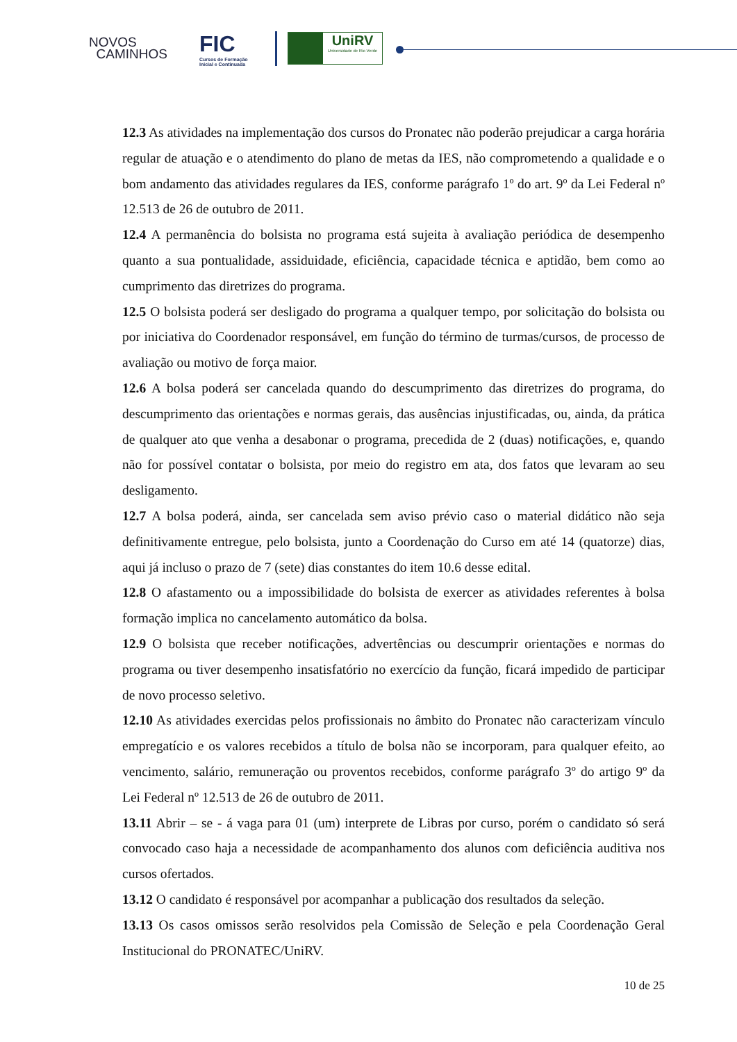NOVOS
CAMINHOS
FIC
Cursos de Formação
Inicial e Continuada
UniRV
Universidade de Rio Verde
12.3 As atividades na implementação dos cursos do Pronatec não poderão prejudicar a carga horária regular de atuação e o atendimento do plano de metas da IES, não comprometendo a qualidade e o bom andamento das atividades regulares da IES, conforme parágrafo 1º do art. 9º da Lei Federal nº 12.513 de 26 de outubro de 2011.
12.4 A permanência do bolsista no programa está sujeita à avaliação periódica de desempenho quanto a sua pontualidade, assiduidade, eficiência, capacidade técnica e aptidão, bem como ao cumprimento das diretrizes do programa.
12.5 O bolsista poderá ser desligado do programa a qualquer tempo, por solicitação do bolsista ou por iniciativa do Coordenador responsável, em função do término de turmas/cursos, de processo de avaliação ou motivo de força maior.
12.6 A bolsa poderá ser cancelada quando do descumprimento das diretrizes do programa, do descumprimento das orientações e normas gerais, das ausências injustificadas, ou, ainda, da prática de qualquer ato que venha a desabonar o programa, precedida de 2 (duas) notificações, e, quando não for possível contatar o bolsista, por meio do registro em ata, dos fatos que levaram ao seu desligamento.
12.7 A bolsa poderá, ainda, ser cancelada sem aviso prévio caso o material didático não seja definitivamente entregue, pelo bolsista, junto a Coordenação do Curso em até 14 (quatorze) dias, aqui já incluso o prazo de 7 (sete) dias constantes do item 10.6 desse edital.
12.8 O afastamento ou a impossibilidade do bolsista de exercer as atividades referentes à bolsa formação implica no cancelamento automático da bolsa.
12.9 O bolsista que receber notificações, advertências ou descumprir orientações e normas do programa ou tiver desempenho insatisfatório no exercício da função, ficará impedido de participar de novo processo seletivo.
12.10 As atividades exercidas pelos profissionais no âmbito do Pronatec não caracterizam vínculo empregatício e os valores recebidos a título de bolsa não se incorporam, para qualquer efeito, ao vencimento, salário, remuneração ou proventos recebidos, conforme parágrafo 3º do artigo 9º da Lei Federal nº 12.513 de 26 de outubro de 2011.
13.11 Abrir – se - á vaga para 01 (um) interprete de Libras por curso, porém o candidato só será convocado caso haja a necessidade de acompanhamento dos alunos com deficiência auditiva nos cursos ofertados.
13.12 O candidato é responsável por acompanhar a publicação dos resultados da seleção.
13.13 Os casos omissos serão resolvidos pela Comissão de Seleção e pela Coordenação Geral Institucional do PRONATEC/UniRV.
10 de 25